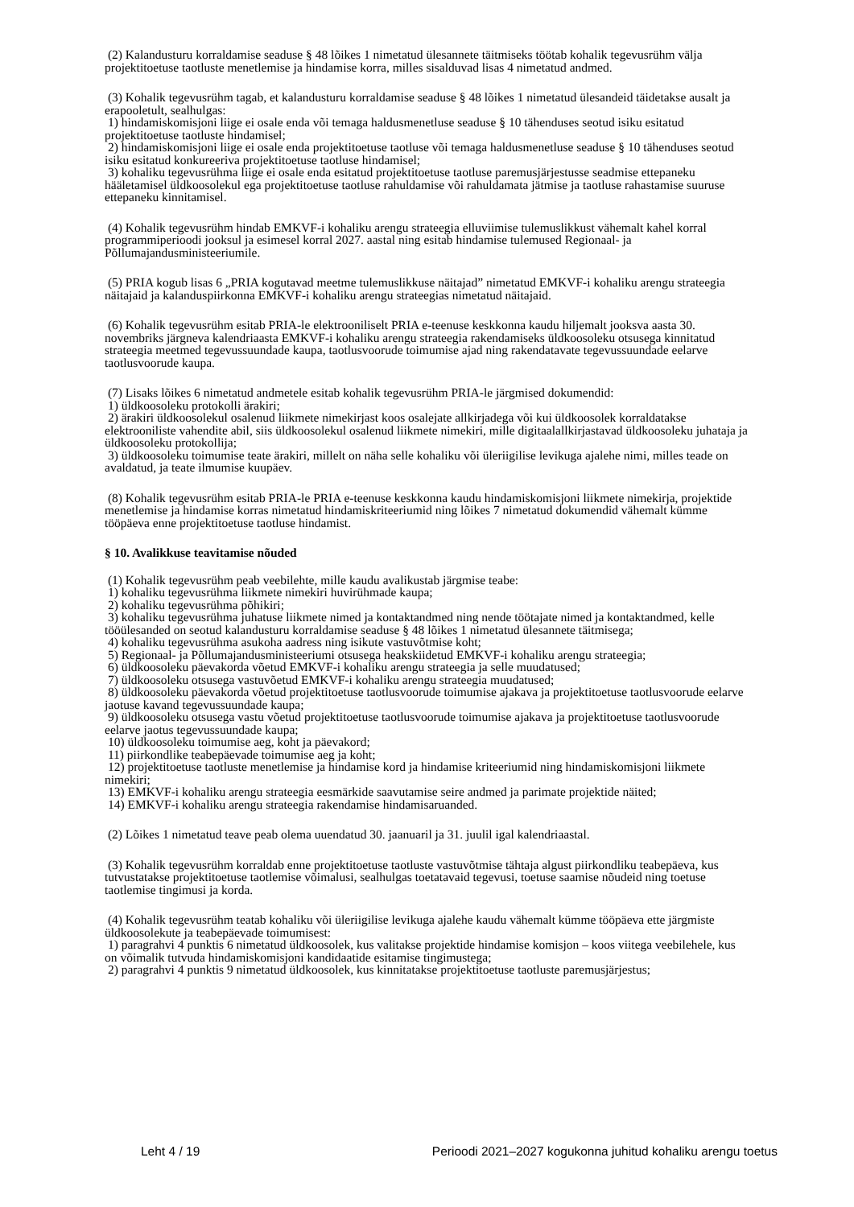(2) Kalandusturu korraldamise seaduse § 48 lõikes 1 nimetatud ülesannete täitmiseks töötab kohalik tegevusrühm välja projektitoetuse taotluste menetlemise ja hindamise korra, milles sisalduvad lisas 4 nimetatud andmed.
(3) Kohalik tegevusrühm tagab, et kalandusturu korraldamise seaduse § 48 lõikes 1 nimetatud ülesandeid täidetakse ausalt ja erapooletult, sealhulgas:
1) hindamiskomisjoni liige ei osale enda või temaga haldusmenetluse seaduse § 10 tähenduses seotud isiku esitatud projektitoetuse taotluste hindamisel;
2) hindamiskomisjoni liige ei osale enda projektitoetuse taotluse või temaga haldusmenetluse seaduse § 10 tähenduses seotud isiku esitatud konkureeriva projektitoetuse taotluse hindamisel;
3) kohaliku tegevusrühma liige ei osale enda esitatud projektitoetuse taotluse paremusjärjestusse seadmise ettepaneku hääletamisel üldkoosolekul ega projektitoetuse taotluse rahuldamise või rahuldamata jätmise ja taotluse rahastamise suuruse ettepaneku kinnitamisel.
(4) Kohalik tegevusrühm hindab EMKVF-i kohaliku arengu strateegia elluviimise tulemuslikkust vähemalt kahel korral programmiperioodi jooksul ja esimesel korral 2027. aastal ning esitab hindamise tulemused Regionaal- ja Põllumajandusministeeriumile.
(5) PRIA kogub lisas 6 „PRIA kogutavad meetme tulemuslikkuse näitajad” nimetatud EMKVF-i kohaliku arengu strateegia näitajaid ja kalanduspiirkonna EMKVF-i kohaliku arengu strateegias nimetatud näitajaid.
(6) Kohalik tegevusrühm esitab PRIA-le elektrooniliselt PRIA e-teenuse keskkonna kaudu hiljemalt jooksva aasta 30. novembriks järgneva kalendriaasta EMKVF-i kohaliku arengu strateegia rakendamiseks üldkoosoleku otsusega kinnitatud strateegia meetmed tegevussuundade kaupa, taotlusvoorude toimumise ajad ning rakendatavate tegevussuundade eelarve taotlusvoorude kaupa.
(7) Lisaks lõikes 6 nimetatud andmetele esitab kohalik tegevusrühm PRIA-le järgmised dokumendid:
1) üldkoosoleku protokolli ärakiri;
2) ärakiri üldkoosolekul osalenud liikmete nimekirjast koos osalejate allkirjadega või kui üldkoosolek korraldatakse elektrooniliste vahendite abil, siis üldkoosolekul osalenud liikmete nimekiri, mille digitaalallkirjastavad üldkoosoleku juhataja ja üldkoosoleku protokollija;
3) üldkoosoleku toimumise teate ärakiri, millelt on näha selle kohaliku või üleriigilise levikuga ajalehe nimi, milles teade on avaldatud, ja teate ilmumise kuupäev.
(8) Kohalik tegevusrühm esitab PRIA-le PRIA e-teenuse keskkonna kaudu hindamiskomisjoni liikmete nimekirja, projektide menetlemise ja hindamise korras nimetatud hindamiskriteeriumid ning lõikes 7 nimetatud dokumendid vähemalt kümme tööpäeva enne projektitoetuse taotluse hindamist.
§ 10. Avalikkuse teavitamise nõuded
(1) Kohalik tegevusrühm peab veebilehte, mille kaudu avalikustab järgmise teabe:
1) kohaliku tegevusrühma liikmete nimekiri huvirühmade kaupa;
2) kohaliku tegevusrühma põhikiri;
3) kohaliku tegevusrühma juhatuse liikmete nimed ja kontaktandmed ning nende töötajate nimed ja kontaktandmed, kelle tööülesanded on seotud kalandusturu korraldamise seaduse § 48 lõikes 1 nimetatud ülesannete täitmisega;
4) kohaliku tegevusrühma asukoha aadress ning isikute vastuvõtmise koht;
5) Regionaal- ja Põllumajandusministeeriumi otsusega heakskiidetud EMKVF-i kohaliku arengu strateegia;
6) üldkoosoleku päevakorda võetud EMKVF-i kohaliku arengu strateegia ja selle muudatused;
7) üldkoosoleku otsusega vastuvõetud EMKVF-i kohaliku arengu strateegia muudatused;
8) üldkoosoleku päevakorda võetud projektitoetuse taotlusvoorude toimumise ajakava ja projektitoetuse taotlusvoorude eelarve jaotuse kavand tegevussuundade kaupa;
9) üldkoosoleku otsusega vastu võetud projektitoetuse taotlusvoorude toimumise ajakava ja projektitoetuse taotlusvoorude eelarve jaotus tegevussuundade kaupa;
10) üldkoosoleku toimumise aeg, koht ja päevakord;
11) piirkondlike teabepäevade toimumise aeg ja koht;
12) projektitoetuse taotluste menetlemise ja hindamise kord ja hindamise kriteeriumid ning hindamiskomisjoni liikmete nimekiri;
13) EMKVF-i kohaliku arengu strateegia eesmärkide saavutamise seire andmed ja parimate projektide näited;
14) EMKVF-i kohaliku arengu strateegia rakendamise hindamisaruanded.
(2) Lõikes 1 nimetatud teave peab olema uuendatud 30. jaanuaril ja 31. juulil igal kalendriaastal.
(3) Kohalik tegevusrühm korraldab enne projektitoetuse taotluste vastuvõtmise tähtaja algust piirkondliku teabepäeva, kus tutvustatakse projektitoetuse taotlemise võimalusi, sealhulgas toetatavaid tegevusi, toetuse saamise nõudeid ning toetuse taotlemise tingimusi ja korda.
(4) Kohalik tegevusrühm teatab kohaliku või üleriigilise levikuga ajalehe kaudu vähemalt kümme tööpäeva ette järgmiste üldkoosolekute ja teabepäevade toimumisest:
1) paragrahvi 4 punktis 6 nimetatud üldkoosolek, kus valitakse projektide hindamise komisjon – koos viitega veebilehele, kus on võimalik tutvuda hindamiskomisjoni kandidaatide esitamise tingimustega;
2) paragrahvi 4 punktis 9 nimetatud üldkoosolek, kus kinnitatakse projektitoetuse taotluste paremusjärjestus;
Leht 4 / 19 Perioodi 2021–2027 kogukonna juhitud kohaliku arengu toetus